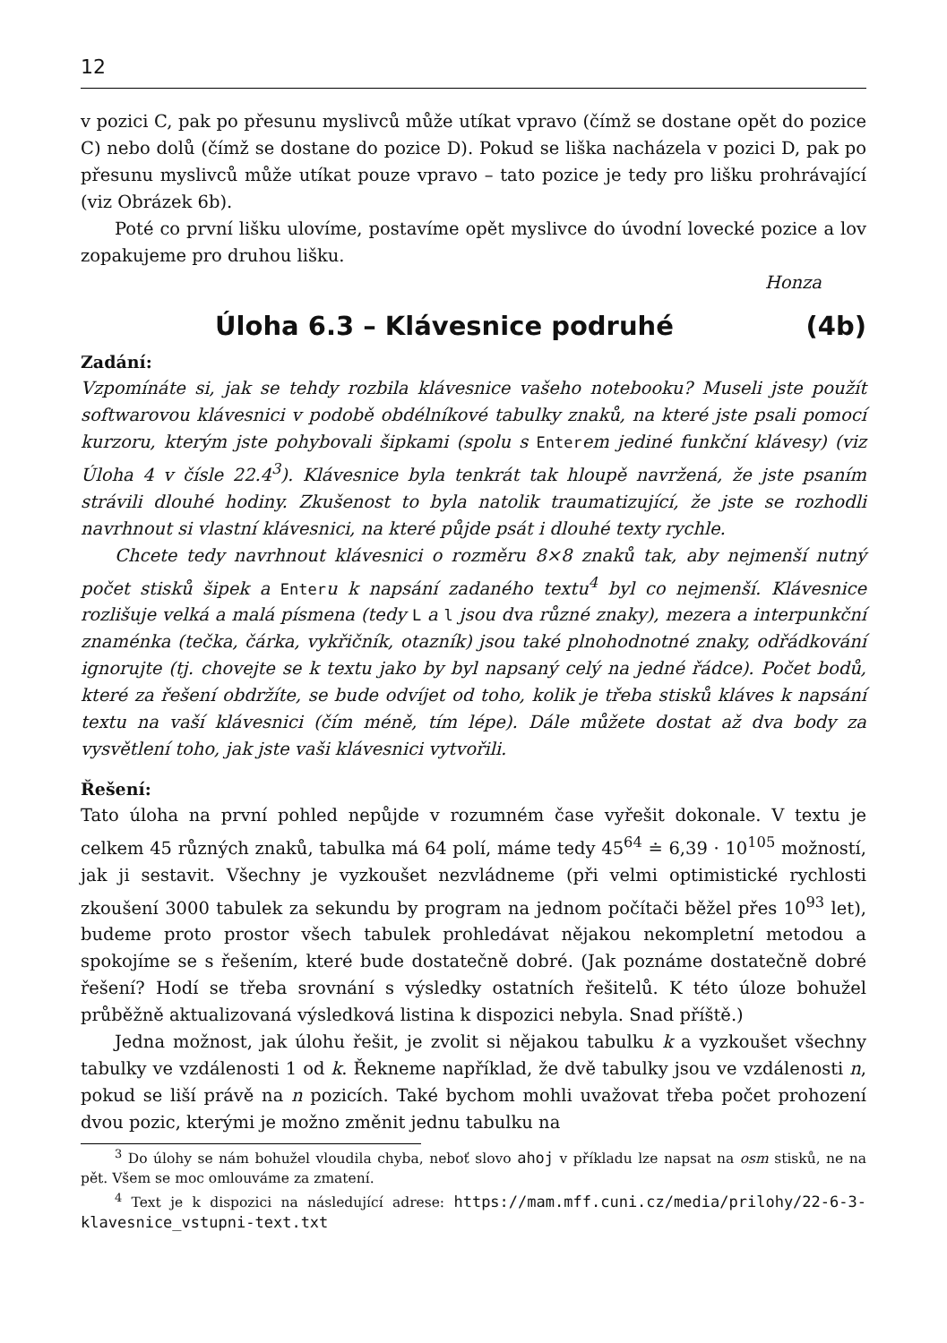12
v pozici C, pak po přesunu myslivců může utíkat vpravo (čímž se dostane opět do pozice C) nebo dolů (čímž se dostane do pozice D). Pokud se liška nacházela v pozici D, pak po přesunu myslivců může utíkat pouze vpravo – tato pozice je tedy pro lišku prohrávající (viz Obrázek 6b).
Poté co první lišku ulovíme, postavíme opět myslivce do úvodní lovecké pozice a lov zopakujeme pro druhou lišku.
Honza
Úloha 6.3 – Klávesnice podruhé (4b)
Zadání:
Vzpomínáte si, jak se tehdy rozbila klávesnice vašeho notebooku? Museli jste použít softwarovou klávesnici v podobě obdélníkové tabulky znaků, na které jste psali pomocí kurzoru, kterým jste pohybovali šipkami (spolu s Enterem jediné funkční klávesy) (viz Úloha 4 v čísle 22.4<sup>3</sup>). Klávesnice byla tenkrát tak hloupě navržená, že jste psaním strávili dlouhé hodiny. Zkušenost to byla natolik traumatizující, že jste se rozhodli navrhnout si vlastní klávesnici, na které půjde psát i dlouhé texty rychle.
Chcete tedy navrhnout klávesnici o rozměru 8×8 znaků tak, aby nejmenší nutný počet stisků šipek a Enteru k napsání zadaného textu<sup>4</sup> byl co nejmenší. Klávesnice rozlišuje velká a malá písmena (tedy L a l jsou dva různé znaky), mezera a interpunkční znaménka (tečka, čárka, vykřičník, otazník) jsou také plnohodnotné znaky, odřádkování ignorujte (tj. chovejte se k textu jako by byl napsaný celý na jedné řádce). Počet bodů, které za řešení obdržíte, se bude odvíjet od toho, kolik je třeba stisků kláves k napsání textu na vaší klávesnici (čím méně, tím lépe). Dále můžete dostat až dva body za vysvětlení toho, jak jste vaši klávesnici vytvořili.
Řešení:
Tato úloha na první pohled nepůjde v rozumném čase vyřešit dokonale. V textu je celkem 45 různých znaků, tabulka má 64 polí, máme tedy 45<sup>64</sup> ≐ 6,39 · 10<sup>105</sup> možností, jak ji sestavit. Všechny je vyzkoušet nezvládneme (při velmi optimistické rychlosti zkoušení 3000 tabulek za sekundu by program na jednom počítači běžel přes 10<sup>93</sup> let), budeme proto prostor všech tabulek prohledávat nějakou nekompletní metodou a spokojíme se s řešením, které bude dostatečně dobré. (Jak poznáme dostatečně dobré řešení? Hodí se třeba srovnání s výsledky ostatních řešitelů. K této úloze bohužel průběžně aktualizovaná výsledková listina k dispozici nebyla. Snad příště.)
Jedna možnost, jak úlohu řešit, je zvolit si nějakou tabulku k a vyzkoušet všechny tabulky ve vzdálenosti 1 od k. Řekneme například, že dvě tabulky jsou ve vzdálenosti n, pokud se liší právě na n pozicích. Také bychom mohli uvažovat třeba počet prohození dvou pozic, kterými je možno změnit jednu tabulku na
<sup>3</sup> Do úlohy se nám bohužel vloudila chyba, neboť slovo ahoj v příkladu lze napsat na osm stisků, ne na pět. Všem se moc omlouváme za zmatení.
<sup>4</sup> Text je k dispozici na následující adrese: https://mam.mff.cuni.cz/media/prilohy/22-6-3-klavesnice_vstupni-text.txt